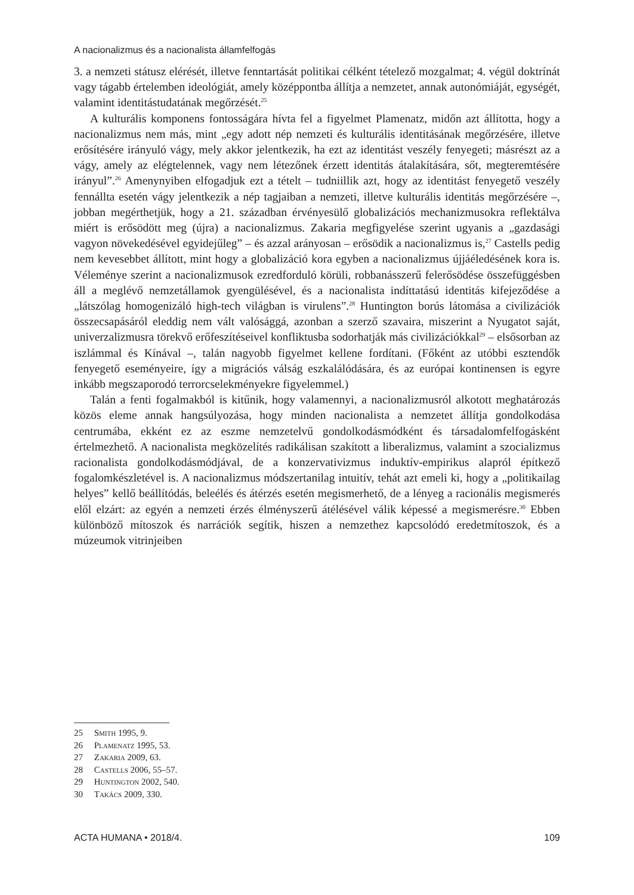A nacionalizmus és a nacionalista államfelfogás
3. a nemzeti státusz elérését, illetve fenntartását politikai célként tételező mozgalmat; 4. végül doktrínát vagy tágabb értelemben ideológiát, amely középpontba állítja a nemzetet, annak autonómiáját, egységét, valamint identitástudatának megőrzését.<sup>25</sup>
A kulturális komponens fontosságára hívta fel a figyelmet Plamenatz, midőn azt állította, hogy a nacionalizmus nem más, mint „egy adott nép nemzeti és kulturális identitásának megőrzésére, illetve erősítésére irányuló vágy, mely akkor jelentkezik, ha ezt az identitást veszély fenyegeti; másrészt az a vágy, amely az elégtelennek, vagy nem létezőnek érzett identitás átalakítására, sőt, megteremtésére irányul”.<sup>26</sup> Amenynyiben elfogadjuk ezt a tételt – tudniillik azt, hogy az identitást fenyegető veszély fennállta esetén vágy jelentkezik a nép tagjaiban a nemzeti, illetve kulturális identitás megőrzésére –, jobban megérthetjük, hogy a 21. században érvényesülő globalizációs mechanizmusokra reflektálva miért is erősödött meg (újra) a nacionalizmus. Zakaria megfigyelése szerint ugyanis a „gazdasági vagyon növekedésével egyidejűleg” – és azzal arányosan – erősödik a nacionalizmus is,<sup>27</sup> Castells pedig nem kevesebbet állított, mint hogy a globalizáció kora egyben a nacionalizmus újjáéledésének kora is. Véleménye szerint a nacionalizmusok ezredforduló körüli, robbanásszerű felerősödése összefüggésben áll a meglévő nemzetállamok gyengülésével, és a nacionalista indíttatású identitás kifejeződése a „látszólag homogenizáló high-tech világban is virulens”.<sup>28</sup> Huntington borús látomása a civilizációk összecsapásáról eleddig nem vált valósággá, azonban a szerző szavaira, miszerint a Nyugatot saját, univerzalizmusra törekvő erőfeszítéseivel konfliktusba sodorhatják más civilizációkkal<sup>29</sup> – elsősorban az iszlámmal és Kínával –, talán nagyobb figyelmet kellene fordítani. (Főként az utóbbi esztendők fenyegető eseményeire, így a migrációs válság eszkalálódására, és az európai kontinensen is egyre inkább megszaporodó terrorcselekményekre figyelemmel.)
Talán a fenti fogalmakból is kitűnik, hogy valamennyi, a nacionalizmusról alkotott meghatározás közös eleme annak hangsúlyozása, hogy minden nacionalista a nemzetet állítja gondolkodása centrumába, ekként ez az eszme nemzetelvű gondolkodásmódként és társadalomfelfogásként értelmezhető. A nacionalista megközelítés radikálisan szakított a liberalizmus, valamint a szocializmus racionalista gondolkodásmódjával, de a konzervativizmus induktív-empirikus alapról építkező fogalomkészletével is. A nacionalizmus módszertanilag intuitív, tehát azt emeli ki, hogy a „politikailag helyes” kellő beállítódás, beleélés és átérzés esetén megismerhető, de a lényeg a racionális megismerés elől elzárt: az egyén a nemzeti érzés élményszerű átélésével válik képessé a megismerésre.<sup>30</sup> Ebben különböző mítoszok és narrációk segítik, hiszen a nemzethez kapcsolódó eredetmítoszok, és a múzeumok vitrinjeiben
25 Smith 1995, 9.
26 Plamenatz 1995, 53.
27 Zakaria 2009, 63.
28 Castells 2006, 55–57.
29 Huntington 2002, 540.
30 Takács 2009, 330.
ACTA HUMANA • 2018/4. 109